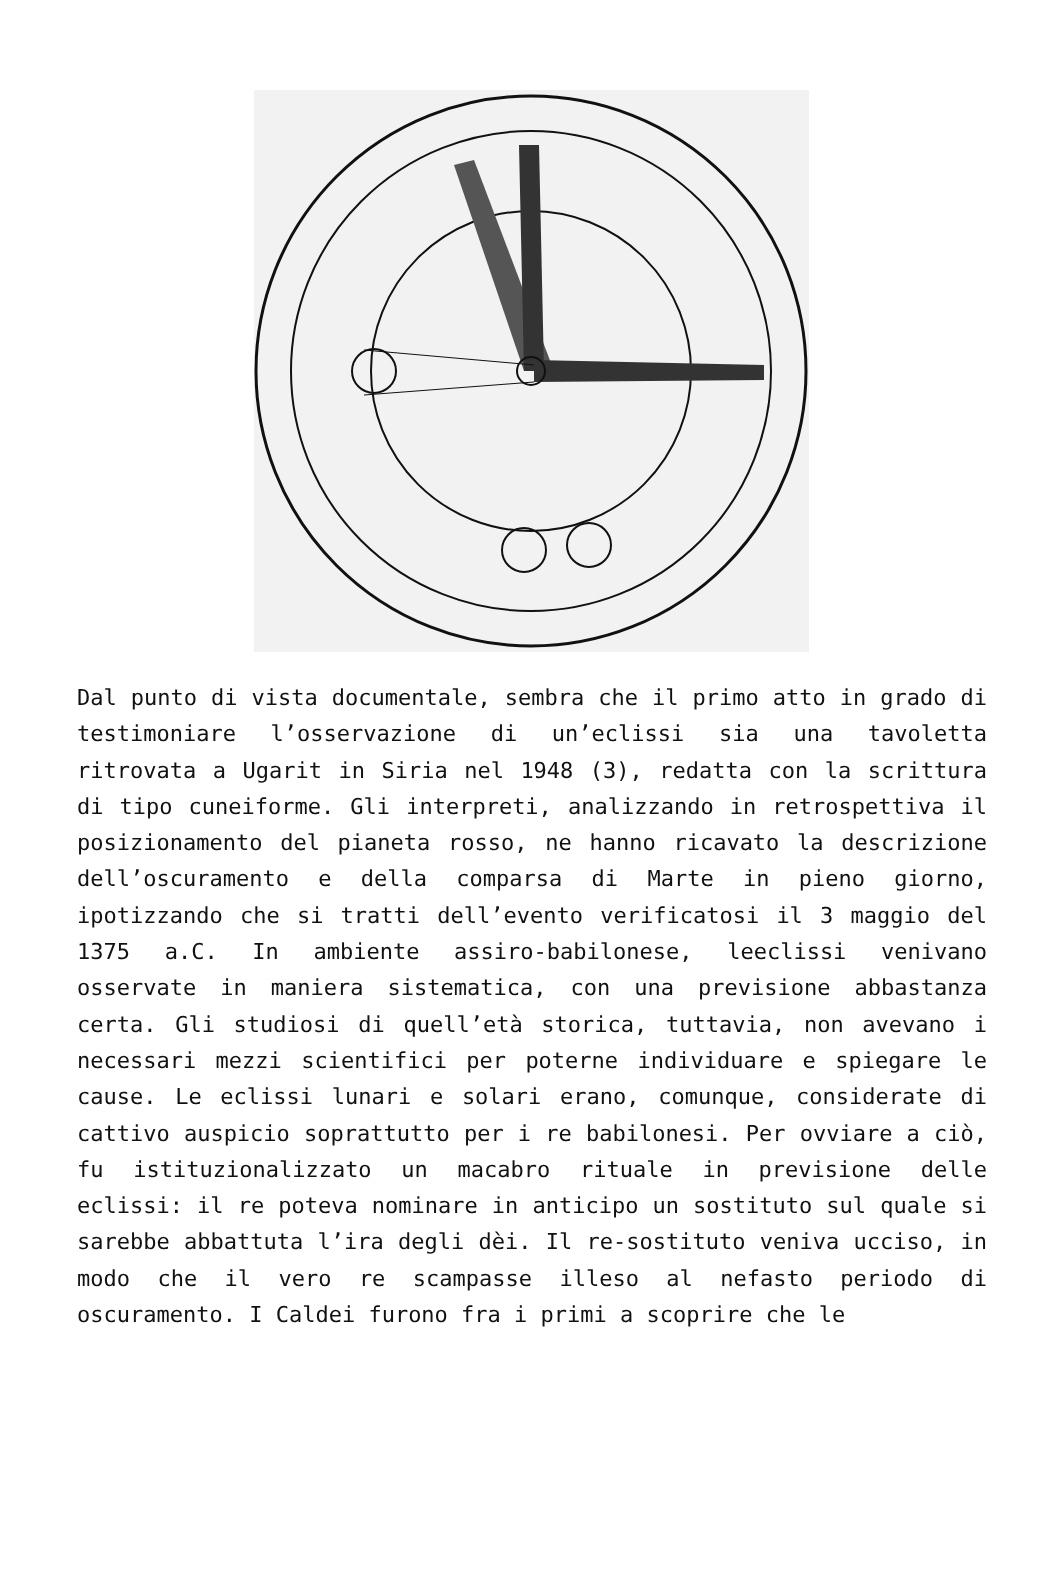Dal punto di vista documentale, sembra che il primo atto in grado di testimoniare l’osservazione di un’eclissi sia una tavoletta ritrovata a Ugarit in Siria nel 1948 (3), redatta con la scrittura di tipo cuneiforme. Gli interpreti, analizzando in retrospettiva il posizionamento del pianeta rosso, ne hanno ricavato la descrizione dell’oscuramento e della comparsa di Marte in pieno giorno, ipotizzando che si tratti dell’evento verificatosi il 3 maggio del 1375 a.C. In ambiente assiro-babilonese, leeclissi venivano osservate in maniera sistematica, con una previsione abbastanza certa. Gli studiosi di quell’età storica, tuttavia, non avevano i necessari mezzi scientifici per poterne individuare e spiegare le cause. Le eclissi lunari e solari erano, comunque, considerate di cattivo auspicio soprattutto per i re babilonesi. Per ovviare a ciò, fu istituzionalizzato un macabro rituale in previsione delle eclissi: il re poteva nominare in anticipo un sostituto sul quale si sarebbe abbattuta l’ira degli dèi. Il re-sostituto veniva ucciso, in modo che il vero re scampasse illeso al nefasto periodo di oscuramento. I Caldei furono fra i primi a scoprire che le